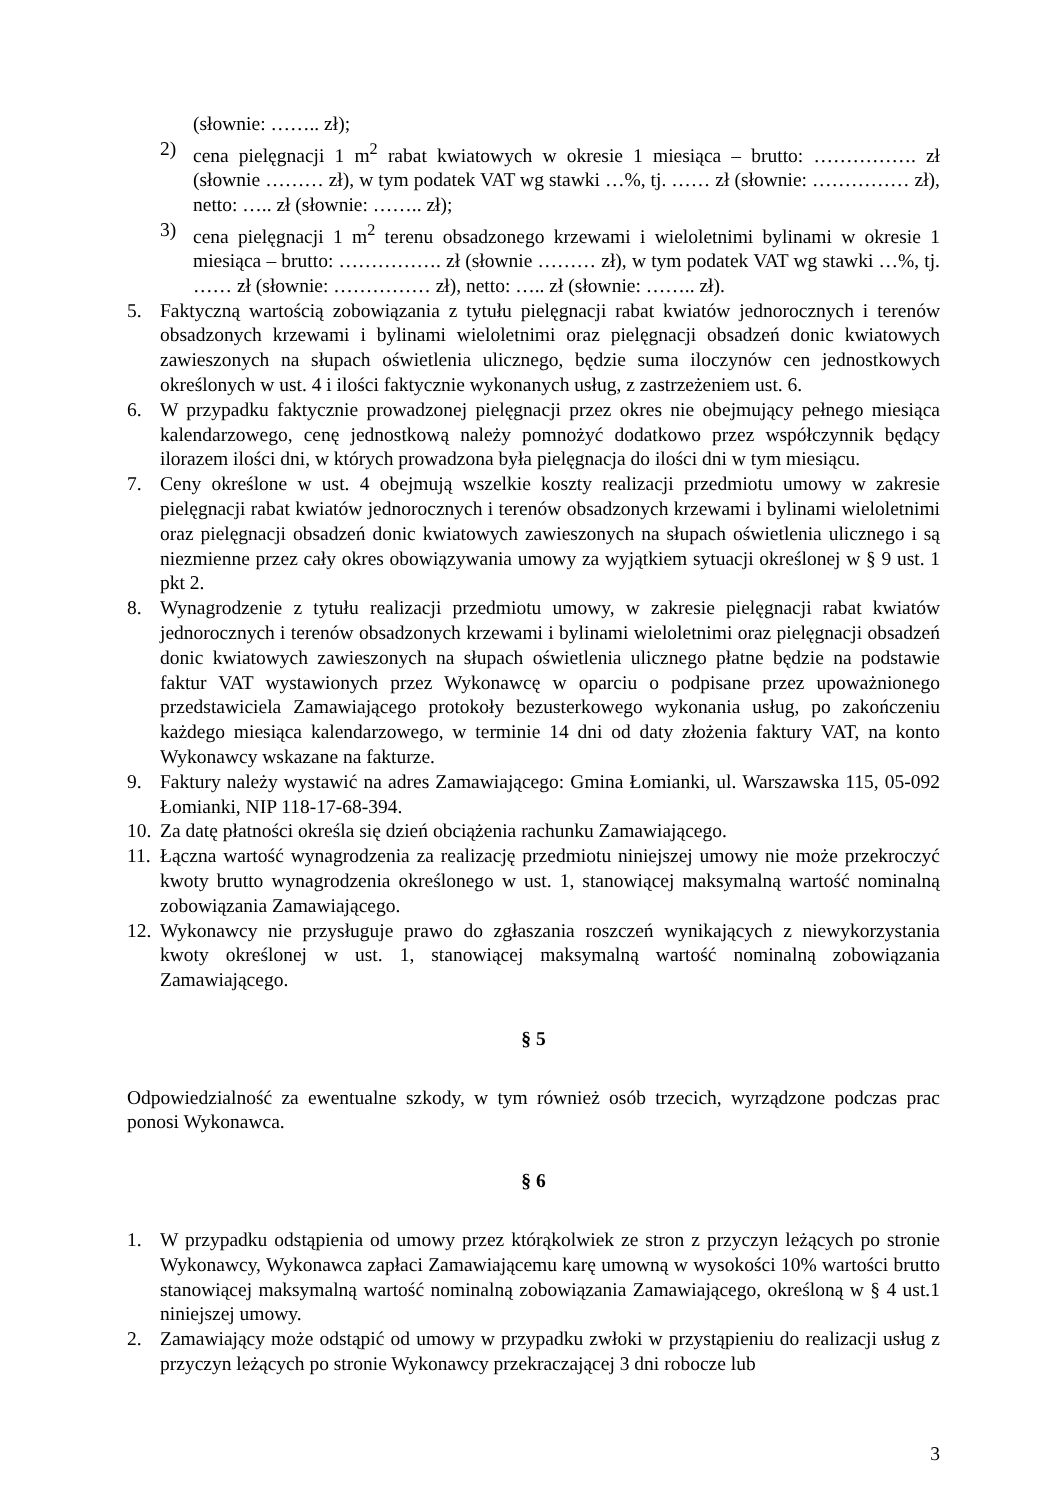(słownie: …….. zł);
2) cena pielęgnacji 1 m<sup>2</sup> rabat kwiatowych w okresie 1 miesiąca – brutto: ……………. zł (słownie ……… zł), w tym podatek VAT wg stawki …%, tj. …… zł (słownie: …………… zł), netto: ….. zł (słownie: …….. zł);
3) cena pielęgnacji 1 m<sup>2</sup> terenu obsadzonego krzewami i wieloletnimi bylinami w okresie 1 miesiąca – brutto: ……………. zł (słownie ……… zł), w tym podatek VAT wg stawki …%, tj. …… zł (słownie: …………… zł), netto: ….. zł (słownie: …….. zł).
5. Faktyczną wartością zobowiązania z tytułu pielęgnacji rabat kwiatów jednorocznych i terenów obsadzonych krzewami i bylinami wieloletnimi oraz pielęgnacji obsadzeń donic kwiatowych zawieszonych na słupach oświetlenia ulicznego, będzie suma iloczynów cen jednostkowych określonych w ust. 4 i ilości faktycznie wykonanych usług, z zastrzeżeniem ust. 6.
6. W przypadku faktycznie prowadzonej pielęgnacji przez okres nie obejmujący pełnego miesiąca kalendarzowego, cenę jednostkową należy pomnożyć dodatkowo przez współczynnik będący ilorazem ilości dni, w których prowadzona była pielęgnacja do ilości dni w tym miesiącu.
7. Ceny określone w ust. 4 obejmują wszelkie koszty realizacji przedmiotu umowy w zakresie pielęgnacji rabat kwiatów jednorocznych i terenów obsadzonych krzewami i bylinami wieloletnimi oraz pielęgnacji obsadzeń donic kwiatowych zawieszonych na słupach oświetlenia ulicznego i są niezmienne przez cały okres obowiązywania umowy za wyjątkiem sytuacji określonej w § 9 ust. 1 pkt 2.
8. Wynagrodzenie z tytułu realizacji przedmiotu umowy, w zakresie pielęgnacji rabat kwiatów jednorocznych i terenów obsadzonych krzewami i bylinami wieloletnimi oraz pielęgnacji obsadzeń donic kwiatowych zawieszonych na słupach oświetlenia ulicznego płatne będzie na podstawie faktur VAT wystawionych przez Wykonawcę w oparciu o podpisane przez upoważnionego przedstawiciela Zamawiającego protokoły bezusterkowego wykonania usług, po zakończeniu każdego miesiąca kalendarzowego, w terminie 14 dni od daty złożenia faktury VAT, na konto Wykonawcy wskazane na fakturze.
9. Faktury należy wystawić na adres Zamawiającego: Gmina Łomianki, ul. Warszawska 115, 05-092 Łomianki, NIP 118-17-68-394.
10. Za datę płatności określa się dzień obciążenia rachunku Zamawiającego.
11. Łączna wartość wynagrodzenia za realizację przedmiotu niniejszej umowy nie może przekroczyć kwoty brutto wynagrodzenia określonego w ust. 1, stanowiącej maksymalną wartość nominalną zobowiązania Zamawiającego.
12. Wykonawcy nie przysługuje prawo do zgłaszania roszczeń wynikających z niewykorzystania kwoty określonej w ust. 1, stanowiącej maksymalną wartość nominalną zobowiązania Zamawiającego.
§ 5
Odpowiedzialność za ewentualne szkody, w tym również osób trzecich, wyrządzone podczas prac ponosi Wykonawca.
§ 6
1. W przypadku odstąpienia od umowy przez którąkolwiek ze stron z przyczyn leżących po stronie Wykonawcy, Wykonawca zapłaci Zamawiającemu karę umowną w wysokości 10% wartości brutto stanowiącej maksymalną wartość nominalną zobowiązania Zamawiającego, określoną w § 4 ust.1 niniejszej umowy.
2. Zamawiający może odstąpić od umowy w przypadku zwłoki w przystąpieniu do realizacji usług z przyczyn leżących po stronie Wykonawcy przekraczającej 3 dni robocze lub
3